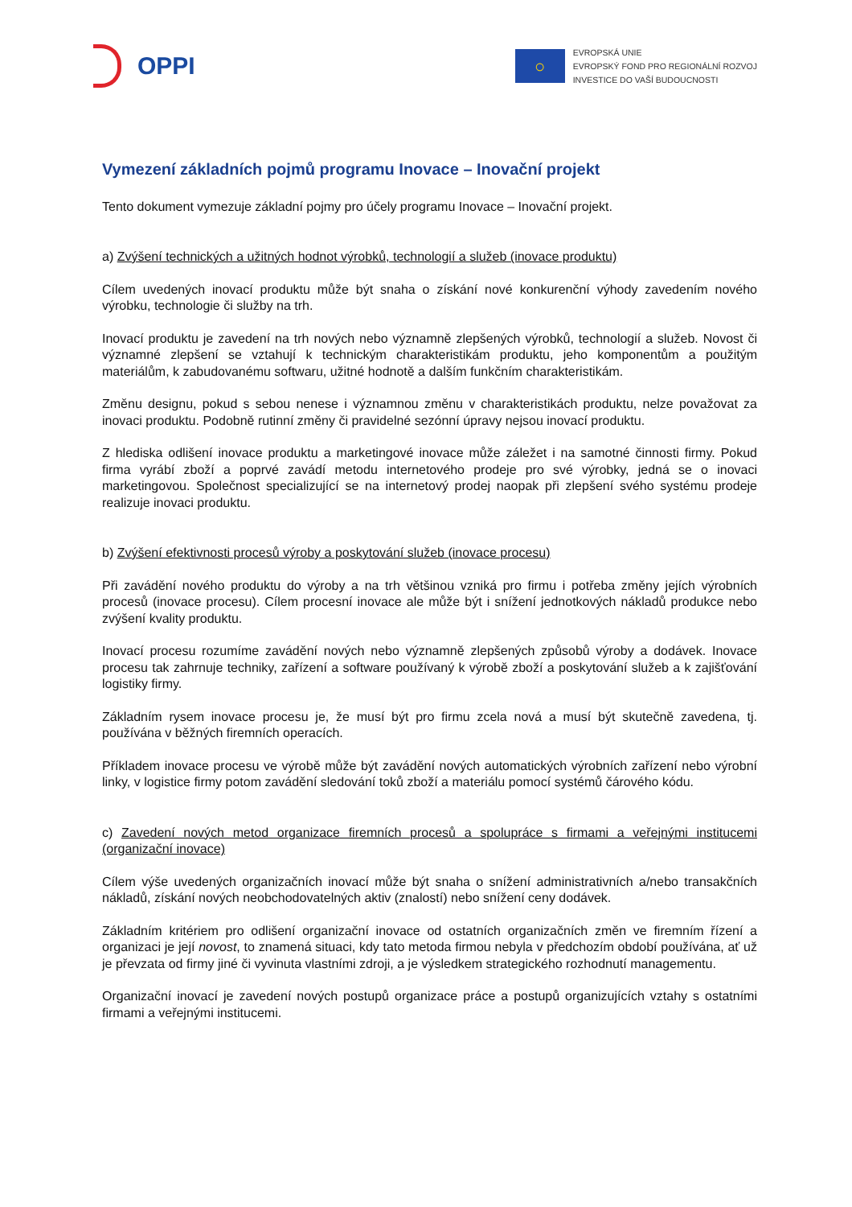OPPI
○
EVROPSKÁ UNIE
EVROPSKÝ FOND PRO REGIONÁLNÍ ROZVOJ
INVESTICE DO VAŠÍ BUDOUCNOSTI
Vymezení základních pojmů programu Inovace – Inovační projekt
Tento dokument vymezuje základní pojmy pro účely programu Inovace – Inovační projekt.
a) Zvýšení technických a užitných hodnot výrobků, technologií a služeb (inovace produktu)
Cílem uvedených inovací produktu může být snaha o získání nové konkurenční výhody zavedením nového výrobku, technologie či služby na trh.
Inovací produktu je zavedení na trh nových nebo významně zlepšených výrobků, technologií a služeb. Novost či významné zlepšení se vztahují k technickým charakteristikám produktu, jeho komponentům a použitým materiálům, k zabudovanému softwaru, užitné hodnotě a dalším funkčním charakteristikám.
Změnu designu, pokud s sebou nenese i významnou změnu v charakteristikách produktu, nelze považovat za inovaci produktu. Podobně rutinní změny či pravidelné sezónní úpravy nejsou inovací produktu.
Z hlediska odlišení inovace produktu a marketingové inovace může záležet i na samotné činnosti firmy. Pokud firma vyrábí zboží a poprvé zavádí metodu internetového prodeje pro své výrobky, jedná se o inovaci marketingovou. Společnost specializující se na internetový prodej naopak při zlepšení svého systému prodeje realizuje inovaci produktu.
b) Zvýšení efektivnosti procesů výroby a poskytování služeb (inovace procesu)
Při zavádění nového produktu do výroby a na trh většinou vzniká pro firmu i potřeba změny jejích výrobních procesů (inovace procesu). Cílem procesní inovace ale může být i snížení jednotkových nákladů produkce nebo zvýšení kvality produktu.
Inovací procesu rozumíme zavádění nových nebo významně zlepšených způsobů výroby a dodávek. Inovace procesu tak zahrnuje techniky, zařízení a software používaný k výrobě zboží a poskytování služeb a k zajišťování logistiky firmy.
Základním rysem inovace procesu je, že musí být pro firmu zcela nová a musí být skutečně zavedena, tj. používána v běžných firemních operacích.
Příkladem inovace procesu ve výrobě může být zavádění nových automatických výrobních zařízení nebo výrobní linky, v logistice firmy potom zavádění sledování toků zboží a materiálu pomocí systémů čárového kódu.
c) Zavedení nových metod organizace firemních procesů a spolupráce s firmami a veřejnými institucemi (organizační inovace)
Cílem výše uvedených organizačních inovací může být snaha o snížení administrativních a/nebo transakčních nákladů, získání nových neobchodovatelných aktiv (znalostí) nebo snížení ceny dodávek.
Základním kritériem pro odlišení organizační inovace od ostatních organizačních změn ve firemním řízení a organizaci je její novost, to znamená situaci, kdy tato metoda firmou nebyla v předchozím období používána, ať už je převzata od firmy jiné či vyvinuta vlastními zdroji, a je výsledkem strategického rozhodnutí managementu.
Organizační inovací je zavedení nových postupů organizace práce a postupů organizujících vztahy s ostatními firmami a veřejnými institucemi.